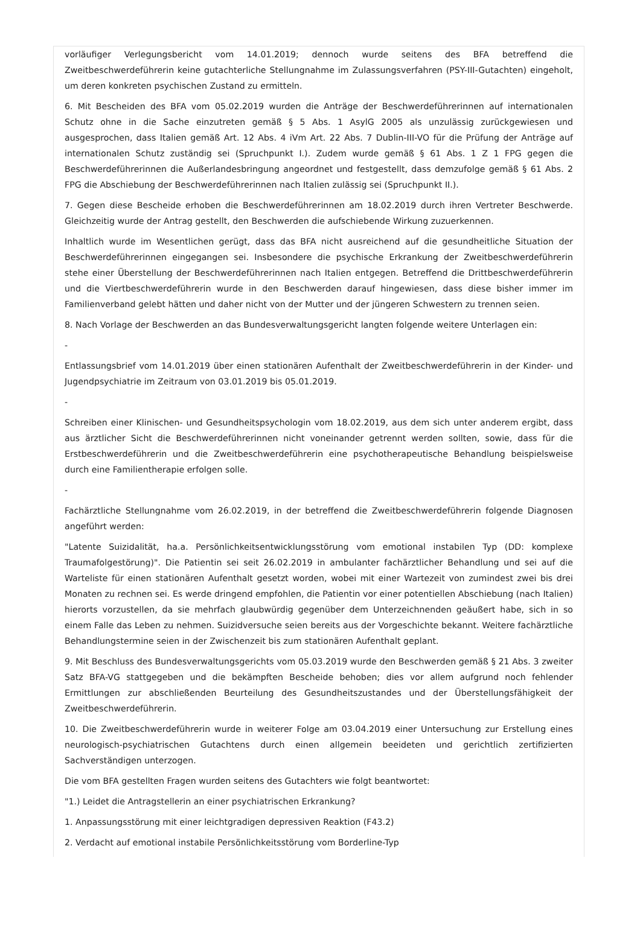vorläufiger Verlegungsbericht vom 14.01.2019; dennoch wurde seitens des BFA betreffend die Zweitbeschwerdeführerin keine gutachterliche Stellungnahme im Zulassungsverfahren (PSY-III-Gutachten) eingeholt, um deren konkreten psychischen Zustand zu ermitteln.
6. Mit Bescheiden des BFA vom 05.02.2019 wurden die Anträge der Beschwerdeführerinnen auf internationalen Schutz ohne in die Sache einzutreten gemäß § 5 Abs. 1 AsylG 2005 als unzulässig zurückgewiesen und ausgesprochen, dass Italien gemäß Art. 12 Abs. 4 iVm Art. 22 Abs. 7 Dublin-III-VO für die Prüfung der Anträge auf internationalen Schutz zuständig sei (Spruchpunkt I.). Zudem wurde gemäß § 61 Abs. 1 Z 1 FPG gegen die Beschwerdeführerinnen die Außerlandesbringung angeordnet und festgestellt, dass demzufolge gemäß § 61 Abs. 2 FPG die Abschiebung der Beschwerdeführerinnen nach Italien zulässig sei (Spruchpunkt II.).
7. Gegen diese Bescheide erhoben die Beschwerdeführerinnen am 18.02.2019 durch ihren Vertreter Beschwerde. Gleichzeitig wurde der Antrag gestellt, den Beschwerden die aufschiebende Wirkung zuzuerkennen.
Inhaltlich wurde im Wesentlichen gerügt, dass das BFA nicht ausreichend auf die gesundheitliche Situation der Beschwerdeführerinnen eingegangen sei. Insbesondere die psychische Erkrankung der Zweitbeschwerdeführerin stehe einer Überstellung der Beschwerdeführerinnen nach Italien entgegen. Betreffend die Drittbeschwerdeführerin und die Viertbeschwerdeführerin wurde in den Beschwerden darauf hingewiesen, dass diese bisher immer im Familienverband gelebt hätten und daher nicht von der Mutter und der jüngeren Schwestern zu trennen seien.
8. Nach Vorlage der Beschwerden an das Bundesverwaltungsgericht langten folgende weitere Unterlagen ein:
-
Entlassungsbrief vom 14.01.2019 über einen stationären Aufenthalt der Zweitbeschwerdeführerin in der Kinder- und Jugendpsychiatrie im Zeitraum von 03.01.2019 bis 05.01.2019.
-
Schreiben einer Klinischen- und Gesundheitspsychologin vom 18.02.2019, aus dem sich unter anderem ergibt, dass aus ärztlicher Sicht die Beschwerdeführerinnen nicht voneinander getrennt werden sollten, sowie, dass für die Erstbeschwerdeführerin und die Zweitbeschwerdeführerin eine psychotherapeutische Behandlung beispielsweise durch eine Familientherapie erfolgen solle.
-
Fachärztliche Stellungnahme vom 26.02.2019, in der betreffend die Zweitbeschwerdeführerin folgende Diagnosen angeführt werden:
"Latente Suizidalität, ha.a. Persönlichkeitsentwicklungsstörung vom emotional instabilen Typ (DD: komplexe Traumafolgestörung)". Die Patientin sei seit 26.02.2019 in ambulanter fachärztlicher Behandlung und sei auf die Warteliste für einen stationären Aufenthalt gesetzt worden, wobei mit einer Wartezeit von zumindest zwei bis drei Monaten zu rechnen sei. Es werde dringend empfohlen, die Patientin vor einer potentiellen Abschiebung (nach Italien) hierorts vorzustellen, da sie mehrfach glaubwürdig gegenüber dem Unterzeichnenden geäußert habe, sich in so einem Falle das Leben zu nehmen. Suizidversuche seien bereits aus der Vorgeschichte bekannt. Weitere fachärztliche Behandlungstermine seien in der Zwischenzeit bis zum stationären Aufenthalt geplant.
9. Mit Beschluss des Bundesverwaltungsgerichts vom 05.03.2019 wurde den Beschwerden gemäß § 21 Abs. 3 zweiter Satz BFA-VG stattgegeben und die bekämpften Bescheide behoben; dies vor allem aufgrund noch fehlender Ermittlungen zur abschließenden Beurteilung des Gesundheitszustandes und der Überstellungsfähigkeit der Zweitbeschwerdeführerin.
10. Die Zweitbeschwerdeführerin wurde in weiterer Folge am 03.04.2019 einer Untersuchung zur Erstellung eines neurologisch-psychiatrischen Gutachtens durch einen allgemein beeideten und gerichtlich zertifizierten Sachverständigen unterzogen.
Die vom BFA gestellten Fragen wurden seitens des Gutachters wie folgt beantwortet:
"1.) Leidet die Antragstellerin an einer psychiatrischen Erkrankung?
1. Anpassungsstörung mit einer leichtgradigen depressiven Reaktion (F43.2)
2. Verdacht auf emotional instabile Persönlichkeitsstörung vom Borderline-Typ